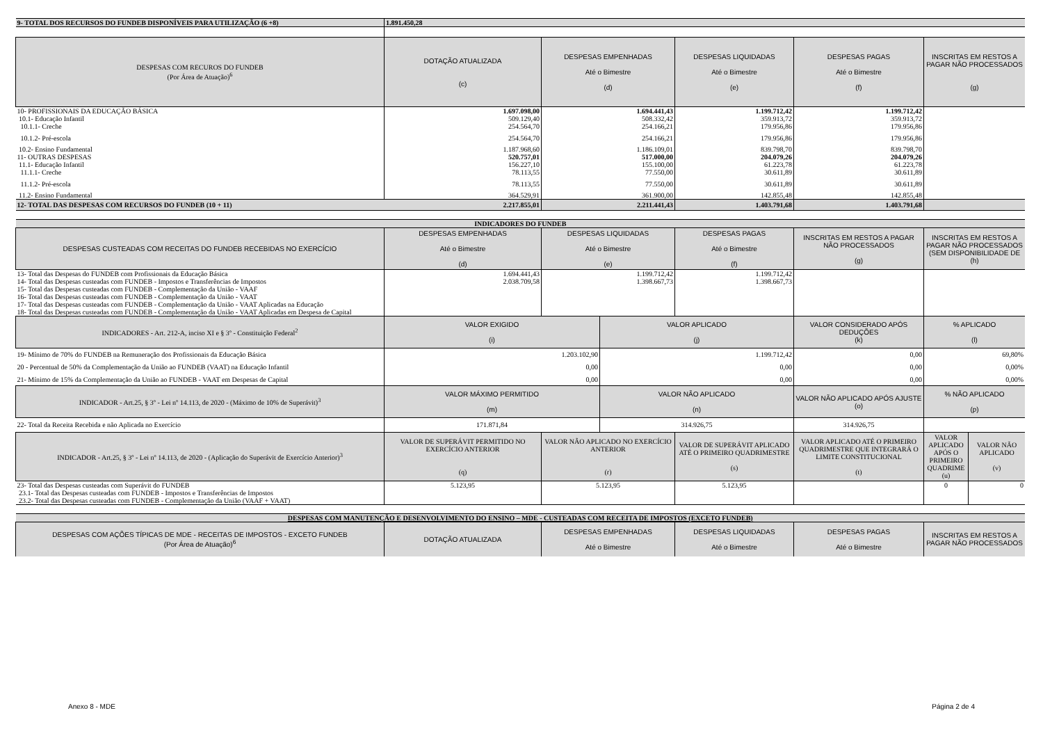| 9- TOTAL DOS RECURSOS DO FUNDEB DISPONÍVEIS PARA UTILIZAÇÃO (6 +8) | 1.891.450,28 | | | | |
| DESPESAS COM RECUROS DO FUNDEB (Por Área de Atuação)<sup>6</sup> | DOTAÇÃO ATUALIZADA (c) | DESPESAS EMPENHADAS Até o Bimestre (d) | DESPESAS LIQUIDADAS Até o Bimestre (e) | DESPESAS PAGAS Até o Bimestre (f) | INSCRITAS EM RESTOS A PAGAR NÃO PROCESSADOS (g) |
| 10- PROFISSIONAIS DA EDUCAÇÃO BÁSICA | 1.697.098,00 | 1.694.441,43 | 1.199.712,42 | 1.199.712,42 | |
| 10.1- Educação Infantil | 509.129,40 | 508.332,42 | 359.913,72 | 359.913,72 | |
| 10.1.1- Creche | 254.564,70 | 254.166,21 | 179.956,86 | 179.956,86 | |
| 10.1.2- Pré-escola | 254.564,70 | 254.166,21 | 179.956,86 | 179.956,86 | |
| 10.2- Ensino Fundamental | 1.187.968,60 | 1.186.109,01 | 839.798,70 | 839.798,70 | |
| 11- OUTRAS DESPESAS | 520.757,01 | 517.000,00 | 204.079,26 | 204.079,26 | |
| 11.1- Educação Infantil | 156.227,10 | 155.100,00 | 61.223,78 | 61.223,78 | |
| 11.1.1- Creche | 78.113,55 | 77.550,00 | 30.611,89 | 30.611,89 | |
| 11.1.2- Pré-escola | 78.113,55 | 77.550,00 | 30.611,89 | 30.611,89 | |
| 11.2- Ensino Fundamental | 364.529,91 | 361.900,00 | 142.855,48 | 142.855,48 | |
| 12- TOTAL DAS DESPESAS COM RECURSOS DO FUNDEB (10 + 11) | 2.217.855,01 | 2.211.441,43 | 1.403.791,68 | 1.403.791,68 | |
| INDICADORES DO FUNDEB | | | | | |
| DESPESAS CUSTEADAS COM RECEITAS DO FUNDEB RECEBIDAS NO EXERCÍCIO | DESPESAS EMPENHADAS Até o Bimestre (d) | DESPESAS LIQUIDADAS Até o Bimestre (e) | DESPESAS PAGAS Até o Bimestre (f) | INSCRITAS EM RESTOS A PAGAR NÃO PROCESSADOS (g) | INSCRITAS EM RESTOS A PAGAR NÃO PROCESSADOS (SEM DISPONIBILIDADE DE (h) |
| 13- Total das Despesas do FUNDEB com Profissionais da Educação Básica | 1.694.441,43 | 1.199.712,42 | 1.199.712,42 | | |
| 14- Total das Despesas custeadas com FUNDEB - Impostos e Transferências de Impostos | 2.038.709,58 | 1.398.667,73 | 1.398.667,73 | | |
| 15- Total das Despesas custeadas com FUNDEB - Complementação da União - VAAF | | | | | |
| 16- Total das Despesas custeadas com FUNDEB - Complementação da União - VAAT | | | | | |
| 17- Total das Despesas custeadas com FUNDEB - Complementação da União - VAAT Aplicadas na Educação | | | | | |
| 18- Total das Despesas custeadas com FUNDEB - Complementação da União - VAAT Aplicadas em Despesa de Capital | | | | | |
| INDICADORES - Art. 212-A, inciso XI e § 3º - Constituição Federal<sup>2</sup> | VALOR EXIGIDO (i) | VALOR APLICADO (j) | VALOR CONSIDERADO APÓS DEDUÇÕES (k) | % APLICADO (l) |
| --- | --- | --- | --- | --- |
| 19- Mínimo de 70% do FUNDEB na Remuneração dos Profissionais da Educação Básica | 1.203.102,90 | 1.199.712,42 | 0,00 | 69,80% |
| 20 - Percentual de 50% da Complementação da União ao FUNDEB (VAAT) na Educação Infantil | 0,00 | 0,00 | 0,00 | 0,00% |
| 21- Mínimo de 15% da Complementação da União ao FUNDEB - VAAT em Despesas de Capital | 0,00 | 0,00 | 0,00 | 0,00% |
| INDICADOR - Art.25, § 3º - Lei nº 14.113, de 2020 - (Máximo de 10% de Superávit)<sup>3</sup> | VALOR MÁXIMO PERMITIDO (m) | VALOR NÃO APLICADO (n) | VALOR NÃO APLICADO APÓS AJUSTE (o) | % NÃO APLICADO (p) |
| 22- Total da Receita Recebida e não Aplicada no Exercício | 171.871,84 | 314.926,75 | 314.926,75 | |
| INDICADOR - Art.25, § 3º - Lei nº 14.113, de 2020 - (Aplicação do Superávit de Exercício Anterior)<sup>3</sup> | VALOR DE SUPERÁVIT PERMITIDO NO EXERCÍCIO ANTERIOR (q) | VALOR NÃO APLICADO NO EXERCÍCIO ANTERIOR (r) | VALOR DE SUPERÁVIT APLICADO ATÉ O PRIMEIRO QUADRIMESTRE (s) | VALOR APLICADO ATÉ O PRIMEIRO QUADRIMESTRE QUE INTEGRARÁ O LIMITE CONSTITUCIONAL (t) | VALOR APLICADO APÓS O PRIMEIRO QUADRIME (u) | VALOR NÃO APLICADO (v) |
| --- | --- | --- | --- | --- | --- | --- |
| 23- Total das Despesas custeadas com Superávit do FUNDEB | 5.123,95 | 5.123,95 | 5.123,95 | | 0 | 0 |
| 23.1- Total das Despesas custeadas com FUNDEB - Impostos e Transferências de Impostos | | | | | | |
| 23.2- Total das Despesas custeadas com FUNDEB - Complementação da União (VAAF + VAAT) | | | | | | |
| DESPESAS COM MANUTENÇÃO E DESENVOLVIMENTO DO ENSINO – MDE - CUSTEADAS COM RECEITA DE IMPOSTOS (EXCETO FUNDEB) | | | | | |
| DESPESAS COM AÇÕES TÍPICAS DE MDE - RECEITAS DE IMPOSTOS - EXCETO FUNDEB (Por Área de Atuação)<sup>6</sup> | DOTAÇÃO ATUALIZADA | DESPESAS EMPENHADAS Até o Bimestre | DESPESAS LIQUIDADAS Até o Bimestre | DESPESAS PAGAS Até o Bimestre | INSCRITAS EM RESTOS A PAGAR NÃO PROCESSADOS |
Anexo 8 - MDE Página 2 de 4